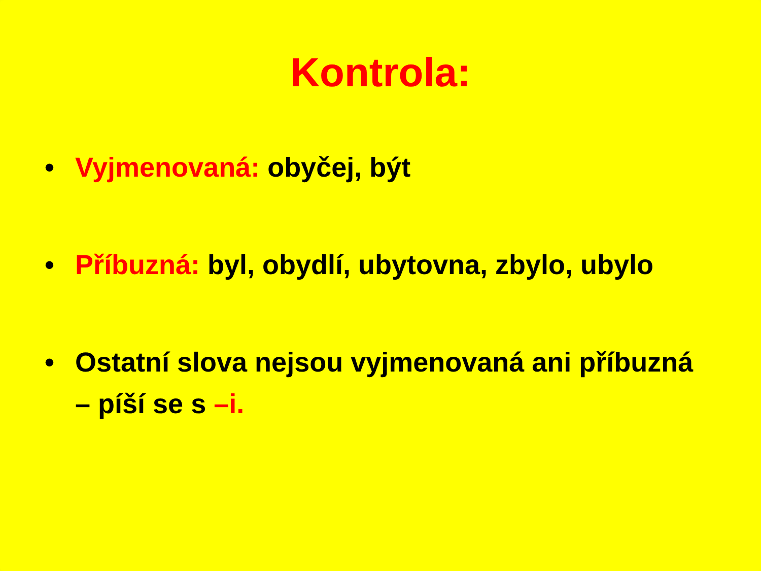Kontrola:
• Vyjmenovaná: obyčej, být
• Příbuzná: byl, obydlí, ubytovna, zbylo, ubylo
• Ostatní slova nejsou vyjmenovaná ani příbuzná – píší se s –i.